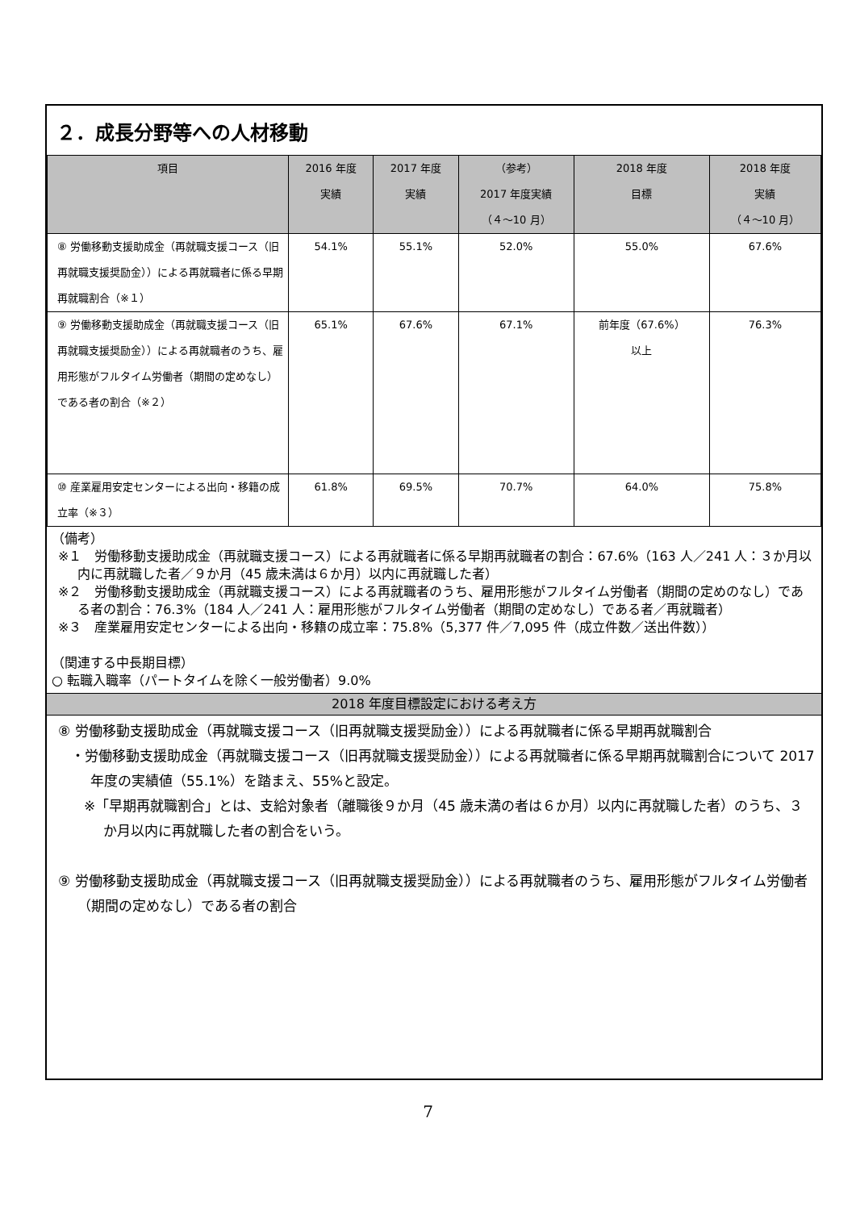２．成長分野等への人材移動
| 項目 | 2016 年度 実績 | 2017 年度 実績 | （参考） 2017 年度実績 （４～10 月） | 2018 年度 目標 | 2018 年度 実績 （４～10 月） |
| --- | --- | --- | --- | --- | --- |
| ⑧ 労働移動支援助成金（再就職支援コース（旧再就職支援奨励金））による再就職者に係る早期再就職割合（※１） | 54.1% | 55.1% | 52.0% | 55.0% | 67.6% |
| ⑨ 労働移動支援助成金（再就職支援コース（旧再就職支援奨励金））による再就職者のうち、雇用形態がフルタイム労働者（期間の定めなし）である者の割合（※２） | 65.1% | 67.6% | 67.1% | 前年度（67.6%） 以上 | 76.3% |
| ⑩ 産業雇用安定センターによる出向・移籍の成立率（※３） | 61.8% | 69.5% | 70.7% | 64.0% | 75.8% |
（備考）
※１　労働移動支援助成金（再就職支援コース）による再就職者に係る早期再就職者の割合：67.6%（163 人／241 人：３か月以内に再就職した者／９か月（45 歳未満は６か月）以内に再就職した者）
※２　労働移動支援助成金（再就職支援コース）による再就職者のうち、雇用形態がフルタイム労働者（期間の定めのなし）である者の割合：76.3%（184 人／241 人：雇用形態がフルタイム労働者（期間の定めなし）である者／再就職者）
※３　産業雇用安定センターによる出向・移籍の成立率：75.8%（5,377 件／7,095 件（成立件数／送出件数））
（関連する中長期目標）
○ 転職入職率（パートタイムを除く一般労働者）9.0%
2018 年度目標設定における考え方
⑧ 労働移動支援助成金（再就職支援コース（旧再就職支援奨励金））による再就職者に係る早期再就職割合
・労働移動支援助成金（再就職支援コース（旧再就職支援奨励金））による再就職者に係る早期再就職割合について 2017 年度の実績値（55.1%）を踏まえ、55%と設定。
※「早期再就職割合」とは、支給対象者（離職後９か月（45 歳未満の者は６か月）以内に再就職した者）のうち、３か月以内に再就職した者の割合をいう。
⑨ 労働移動支援助成金（再就職支援コース（旧再就職支援奨励金））による再就職者のうち、雇用形態がフルタイム労働者（期間の定めなし）である者の割合
7